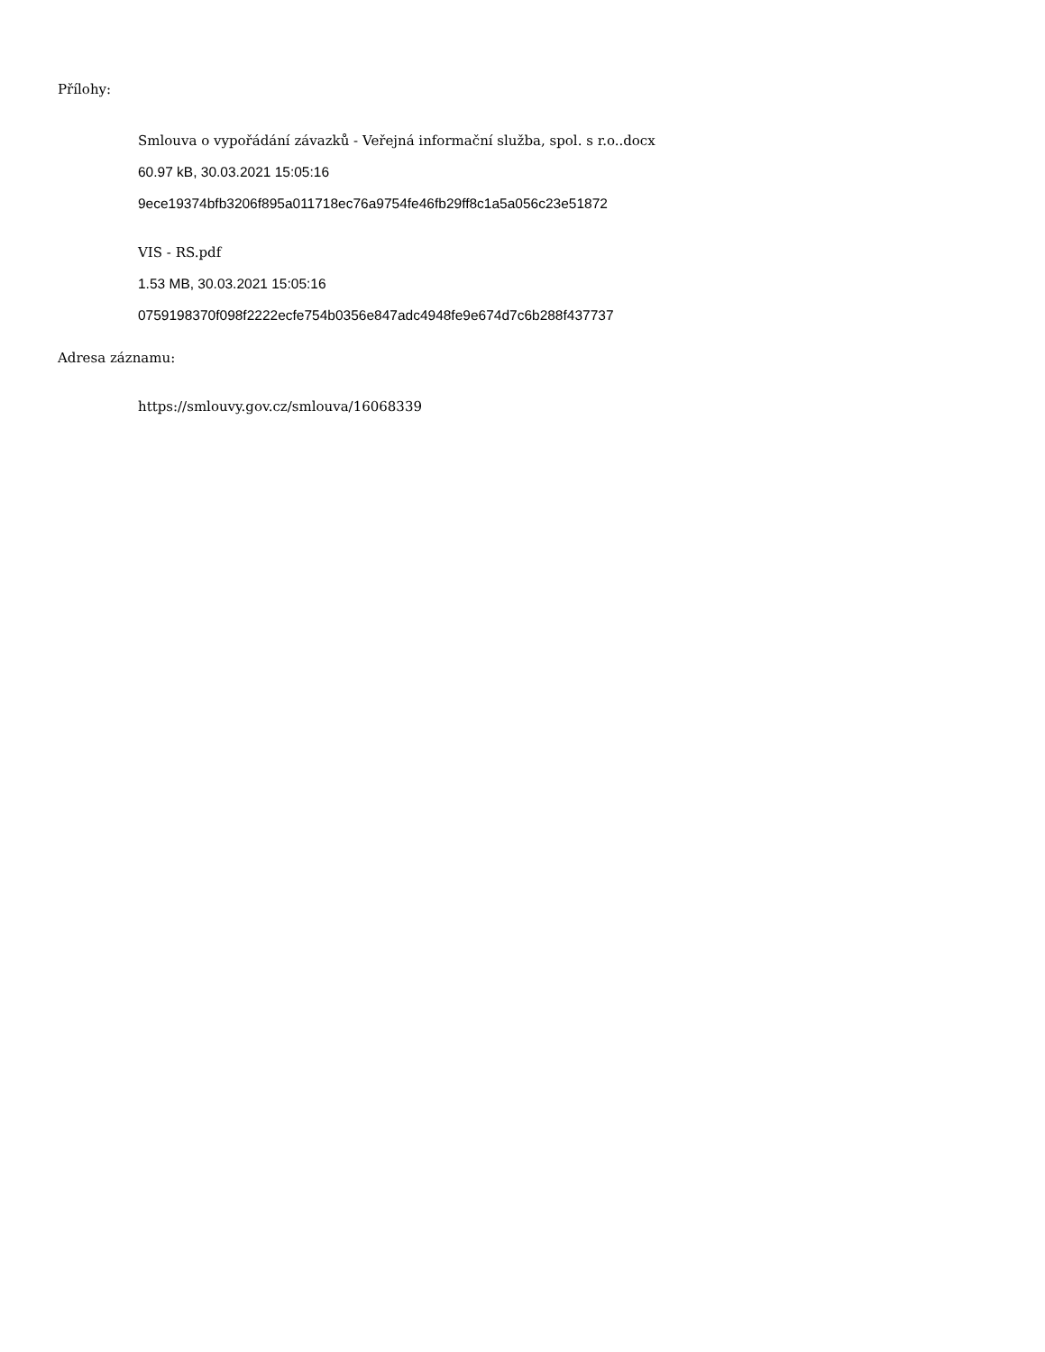Přílohy:
Smlouva o vypořádání závazků - Veřejná informační služba, spol. s r.o..docx
60.97 kB, 30.03.2021 15:05:16
9ece19374bfb3206f895a011718ec76a9754fe46fb29ff8c1a5a056c23e51872
VIS - RS.pdf
1.53 MB, 30.03.2021 15:05:16
0759198370f098f2222ecfe754b0356e847adc4948fe9e674d7c6b288f437737
Adresa záznamu:
https://smlouvy.gov.cz/smlouva/16068339